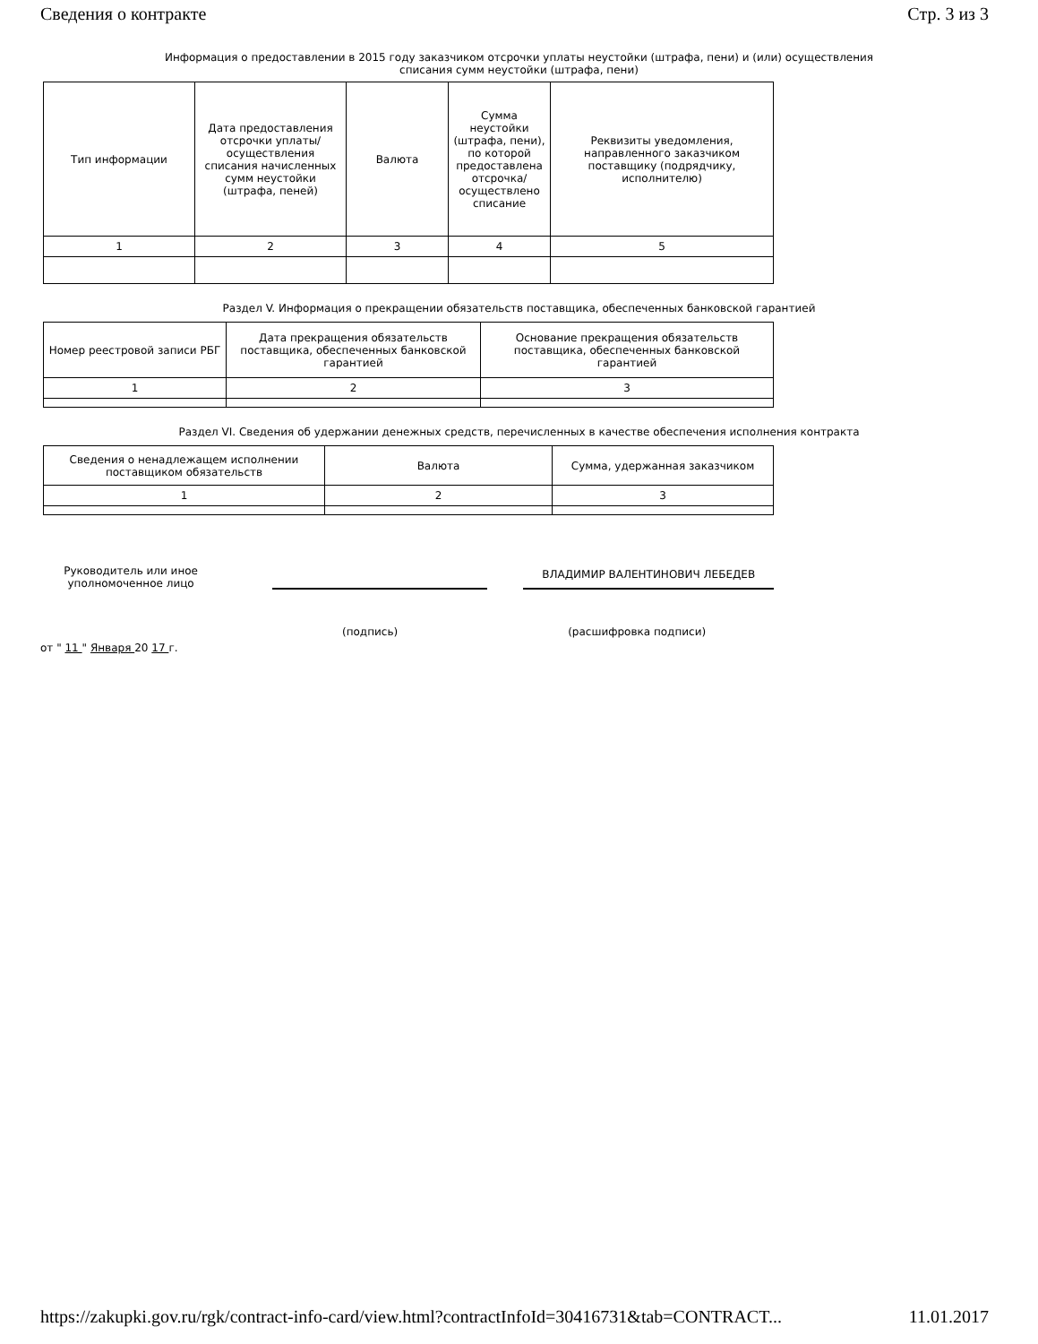Сведения о контракте Стр. 3 из 3
Информация о предоставлении в 2015 году заказчиком отсрочки уплаты неустойки (штрафа, пени) и (или) осуществления списания сумм неустойки (штрафа, пени)
| Тип информации | Дата предоставления отсрочки уплаты/ осуществления списания начисленных сумм неустойки (штрафа, пеней) | Валюта | Сумма неустойки (штрафа, пени), по которой предоставлена отсрочка/ осуществлено списание | Реквизиты уведомления, направленного заказчиком поставщику (подрядчику, исполнителю) |
| --- | --- | --- | --- | --- |
| 1 | 2 | 3 | 4 | 5 |
Раздел V. Информация о прекращении обязательств поставщика, обеспеченных банковской гарантией
| Номер реестровой записи РБГ | Дата прекращения обязательств поставщика, обеспеченных банковской гарантией | Основание прекращения обязательств поставщика, обеспеченных банковской гарантией |
| --- | --- | --- |
| 1 | 2 | 3 |
Раздел VI. Сведения об удержании денежных средств, перечисленных в качестве обеспечения исполнения контракта
| Сведения о ненадлежащем исполнении поставщиком обязательств | Валюта | Сумма, удержанная заказчиком |
| --- | --- | --- |
| 1 | 2 | 3 |
Руководитель или иное уполномоченное лицо
ВЛАДИМИР ВАЛЕНТИНОВИЧ ЛЕБЕДЕВ
(подпись) (расшифровка подписи)
от " 11 " Января 20 17 г.
https://zakupki.gov.ru/rgk/contract-info-card/view.html?contractInfoId=30416731&tab=CONTRACT... 11.01.2017